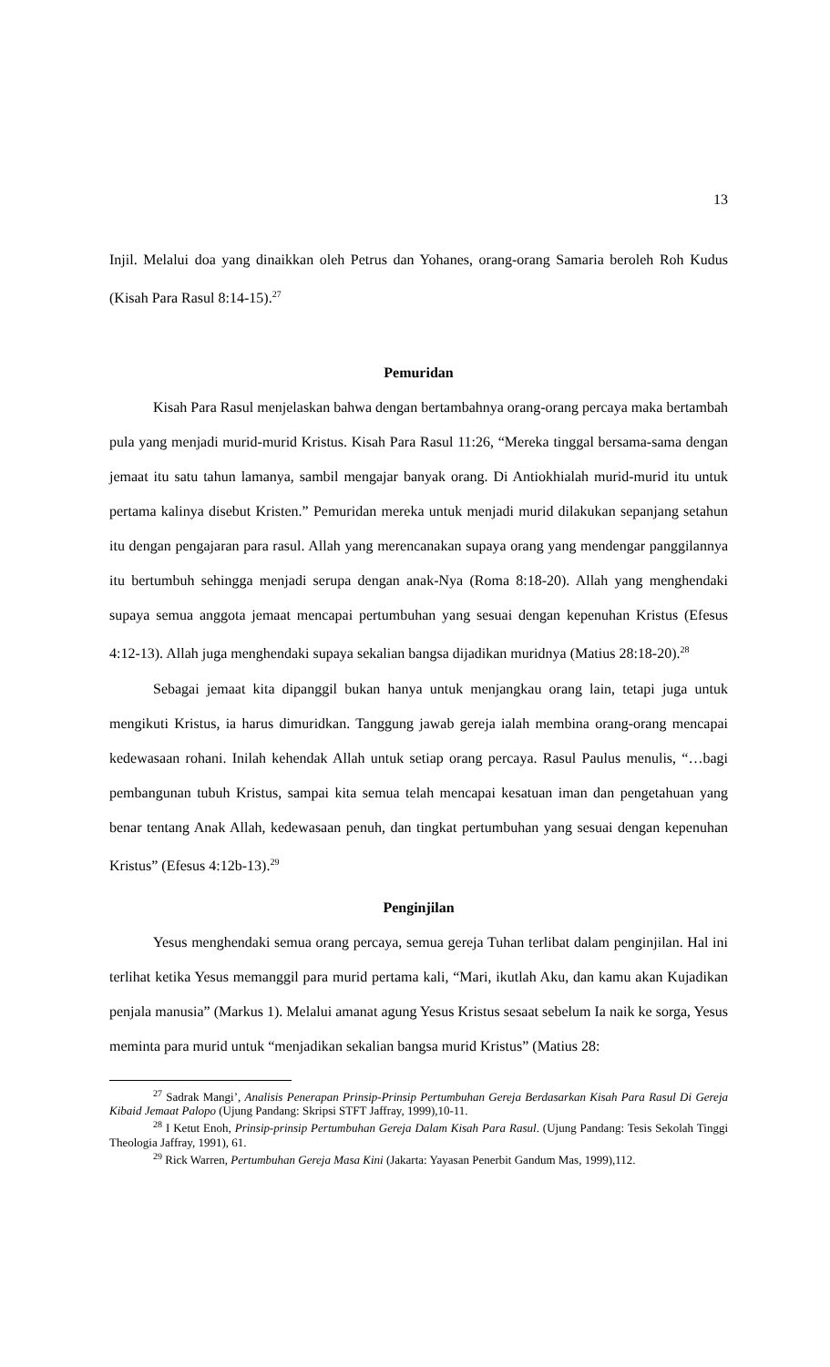13
Injil. Melalui doa yang dinaikkan oleh Petrus dan Yohanes, orang-orang Samaria beroleh Roh Kudus (Kisah Para Rasul 8:14-15).<sup>27</sup>
Pemuridan
Kisah Para Rasul menjelaskan bahwa dengan bertambahnya orang-orang percaya maka bertambah pula yang menjadi murid-murid Kristus. Kisah Para Rasul 11:26, “Mereka tinggal bersama-sama dengan jemaat itu satu tahun lamanya, sambil mengajar banyak orang. Di Antiokhialah murid-murid itu untuk pertama kalinya disebut Kristen.” Pemuridan mereka untuk menjadi murid dilakukan sepanjang setahun itu dengan pengajaran para rasul. Allah yang merencanakan supaya orang yang mendengar panggilannya itu bertumbuh sehingga menjadi serupa dengan anak-Nya (Roma 8:18-20). Allah yang menghendaki supaya semua anggota jemaat mencapai pertumbuhan yang sesuai dengan kepenuhan Kristus (Efesus 4:12-13). Allah juga menghendaki supaya sekalian bangsa dijadikan muridnya (Matius 28:18-20).<sup>28</sup>
Sebagai jemaat kita dipanggil bukan hanya untuk menjangkau orang lain, tetapi juga untuk mengikuti Kristus, ia harus dimuridkan. Tanggung jawab gereja ialah membina orang-orang mencapai kedewasaan rohani. Inilah kehendak Allah untuk setiap orang percaya. Rasul Paulus menulis, “…bagi pembangunan tubuh Kristus, sampai kita semua telah mencapai kesatuan iman dan pengetahuan yang benar tentang Anak Allah, kedewasaan penuh, dan tingkat pertumbuhan yang sesuai dengan kepenuhan Kristus” (Efesus 4:12b-13).<sup>29</sup>
Penginjilan
Yesus menghendaki semua orang percaya, semua gereja Tuhan terlibat dalam penginjilan. Hal ini terlihat ketika Yesus memanggil para murid pertama kali, “Mari, ikutlah Aku, dan kamu akan Kujadikan penjala manusia” (Markus 1). Melalui amanat agung Yesus Kristus sesaat sebelum Ia naik ke sorga, Yesus meminta para murid untuk “menjadikan sekalian bangsa murid Kristus” (Matius 28:
<sup>27</sup> Sadrak Mangi’, Analisis Penerapan Prinsip-Prinsip Pertumbuhan Gereja Berdasarkan Kisah Para Rasul Di Gereja Kibaid Jemaat Palopo (Ujung Pandang: Skripsi STFT Jaffray, 1999),10-11.
<sup>28</sup> I Ketut Enoh, Prinsip-prinsip Pertumbuhan Gereja Dalam Kisah Para Rasul. (Ujung Pandang: Tesis Sekolah Tinggi Theologia Jaffray, 1991), 61.
<sup>29</sup> Rick Warren, Pertumbuhan Gereja Masa Kini (Jakarta: Yayasan Penerbit Gandum Mas, 1999),112.